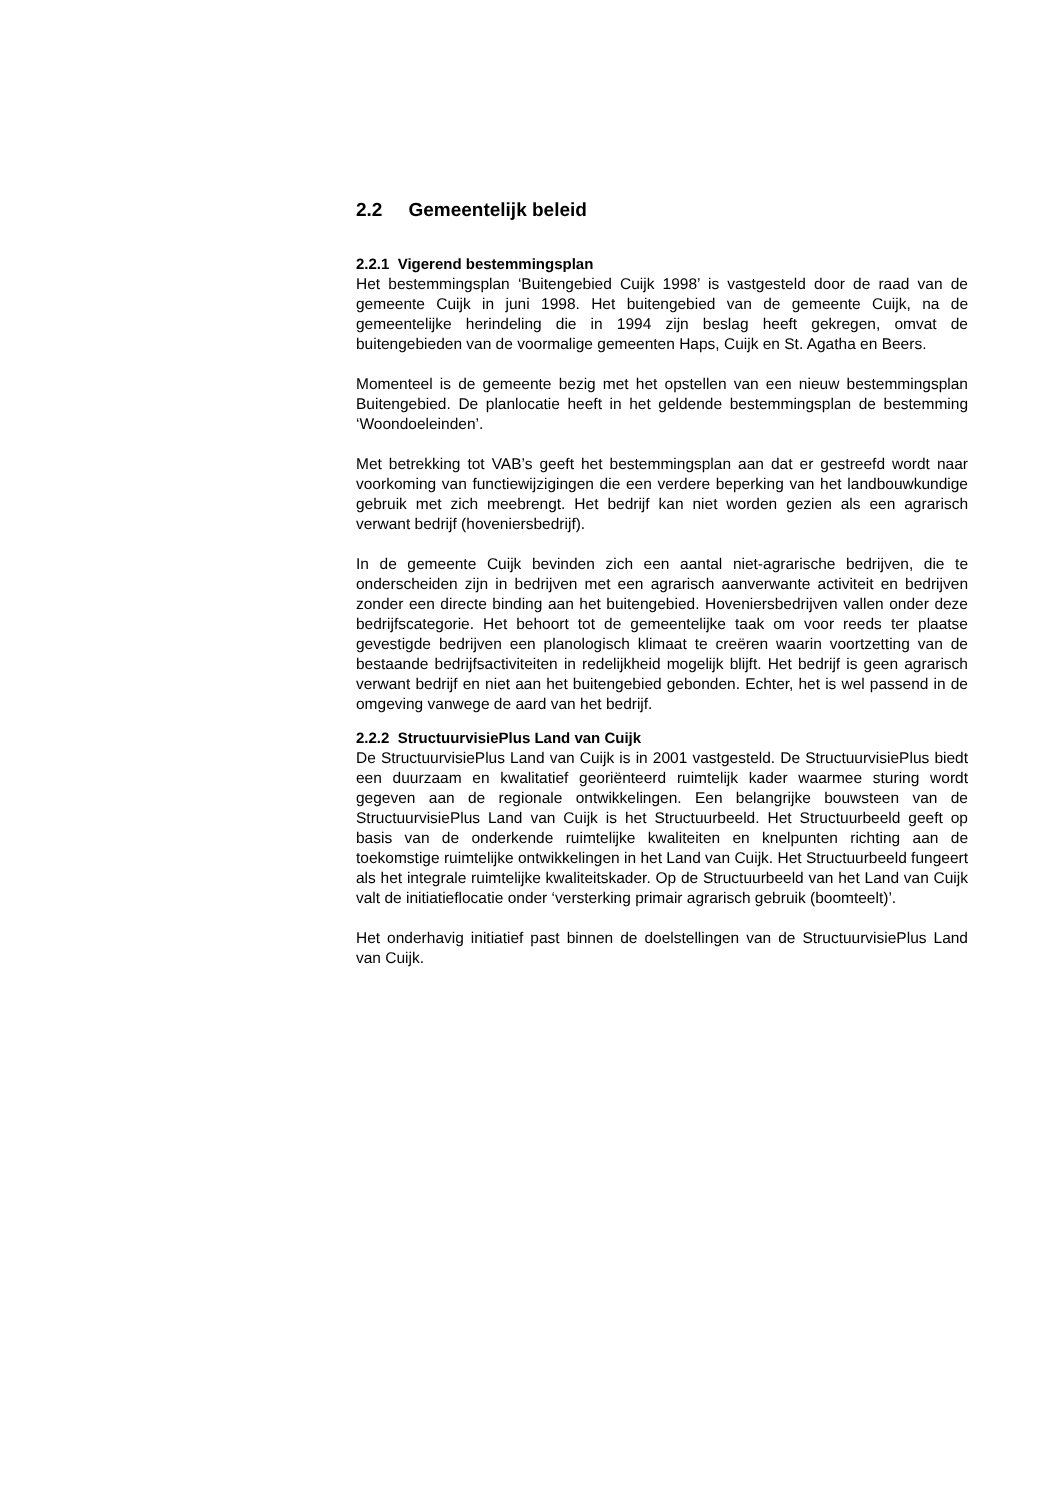2.2 Gemeentelijk beleid
2.2.1 Vigerend bestemmingsplan
Het bestemmingsplan ‘Buitengebied Cuijk 1998’ is vastgesteld door de raad van de gemeente Cuijk in juni 1998. Het buitengebied van de gemeente Cuijk, na de gemeentelijke herindeling die in 1994 zijn beslag heeft gekregen, omvat de buitengebieden van de voormalige gemeenten Haps, Cuijk en St. Agatha en Beers.
Momenteel is de gemeente bezig met het opstellen van een nieuw bestemmingsplan Buitengebied. De planlocatie heeft in het geldende bestemmingsplan de bestemming ‘Woondoeleinden’.
Met betrekking tot VAB’s geeft het bestemmingsplan aan dat er gestreefd wordt naar voorkoming van functiewijzigingen die een verdere beperking van het landbouwkundige gebruik met zich meebrengt. Het bedrijf kan niet worden gezien als een agrarisch verwant bedrijf (hoveniersbedrijf).
In de gemeente Cuijk bevinden zich een aantal niet-agrarische bedrijven, die te onderscheiden zijn in bedrijven met een agrarisch aanverwante activiteit en bedrijven zonder een directe binding aan het buitengebied. Hoveniersbedrijven vallen onder deze bedrijfscategorie. Het behoort tot de gemeentelijke taak om voor reeds ter plaatse gevestigde bedrijven een planologisch klimaat te creëren waarin voortzetting van de bestaande bedrijfsactiviteiten in redelijkheid mogelijk blijft. Het bedrijf is geen agrarisch verwant bedrijf en niet aan het buitengebied gebonden. Echter, het is wel passend in de omgeving vanwege de aard van het bedrijf.
2.2.2 StructuurvisiePlus Land van Cuijk
De StructuurvisiePlus Land van Cuijk is in 2001 vastgesteld. De StructuurvisiePlus biedt een duurzaam en kwalitatief georiënteerd ruimtelijk kader waarmee sturing wordt gegeven aan de regionale ontwikkelingen. Een belangrijke bouwsteen van de StructuurvisiePlus Land van Cuijk is het Structuurbeeld. Het Structuurbeeld geeft op basis van de onderkende ruimtelijke kwaliteiten en knelpunten richting aan de toekomstige ruimtelijke ontwikkelingen in het Land van Cuijk. Het Structuurbeeld fungeert als het integrale ruimtelijke kwaliteitskader. Op de Structuurbeeld van het Land van Cuijk valt de initiatieflocatie onder ‘versterking primair agrarisch gebruik (boomteelt)’.
Het onderhavig initiatief past binnen de doelstellingen van de StructuurvisiePlus Land van Cuijk.